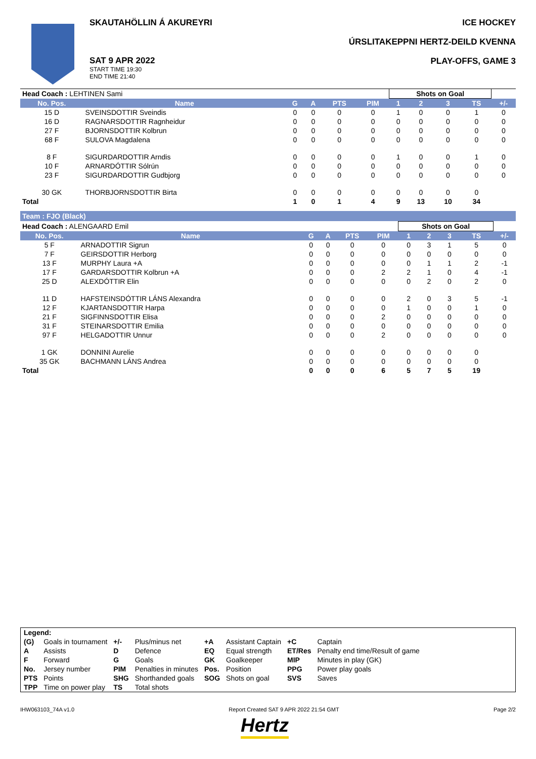SKAUTAHÖLLIN Á AKUREYRI
SAT 9 APR 2022
START TIME 19:30
END TIME 21:40
ICE HOCKEY
ÚRSLITAKEPPNI HERTZ-DEILD KVENNA
PLAY-OFFS, GAME 3
| Head Coach : LEHTINEN Sami | | | | | | Shots on Goal | | | | |
| No. Pos. | Name | G | A | PTS | PIM | 1 | 2 | 3 | TS | +/- |
| 15 D | SVEINSDOTTIR Sveindis | 0 | 0 | 0 | 0 | 1 | 0 | 0 | 1 | 0 |
| 16 D | RAGNARSDOTTIR Ragnheidur | 0 | 0 | 0 | 0 | 0 | 0 | 0 | 0 | 0 |
| 27 F | BJORNSDOTTIR Kolbrun | 0 | 0 | 0 | 0 | 0 | 0 | 0 | 0 | 0 |
| 68 F | SULOVA Magdalena | 0 | 0 | 0 | 0 | 0 | 0 | 0 | 0 | 0 |
| 8 F | SIGURDARDOTTIR Arndis | 0 | 0 | 0 | 0 | 1 | 0 | 0 | 1 | 0 |
| 10 F | ARNARDÓTTIR Sólrún | 0 | 0 | 0 | 0 | 0 | 0 | 0 | 0 | 0 |
| 23 F | SIGURDARDOTTIR Gudbjorg | 0 | 0 | 0 | 0 | 0 | 0 | 0 | 0 | 0 |
| 30 GK | THORBJORNSDOTTIR Birta | 0 | 0 | 0 | 0 | 0 | 0 | 0 | 0 | |
| Total | | 1 | 0 | 1 | 4 | 9 | 13 | 10 | 34 | |
Team : FJO (Black)
| Head Coach : ALENGAARD Emil | | | | | | Shots on Goal | | | | |
| No. Pos. | Name | G | A | PTS | PIM | 1 | 2 | 3 | TS | +/- |
| 5 F | ARNADOTTIR Sigrun | 0 | 0 | 0 | 0 | 0 | 3 | 1 | 5 | 0 |
| 7 F | GEIRSDOTTIR Herborg | 0 | 0 | 0 | 0 | 0 | 0 | 0 | 0 | 0 |
| 13 F | MURPHY Laura +A | 0 | 0 | 0 | 0 | 0 | 1 | 1 | 2 | -1 |
| 17 F | GARDARSDOTTIR Kolbrun +A | 0 | 0 | 0 | 2 | 2 | 1 | 0 | 4 | -1 |
| 25 D | ALEXDÓTTIR Elin | 0 | 0 | 0 | 0 | 0 | 2 | 0 | 2 | 0 |
| 11 D | HAFSTEINSDÓTTIR LÁNS Alexandra | 0 | 0 | 0 | 0 | 2 | 0 | 3 | 5 | -1 |
| 12 F | KJARTANSDOTTIR Harpa | 0 | 0 | 0 | 0 | 1 | 0 | 0 | 1 | 0 |
| 21 F | SIGFINNSDOTTIR Elisa | 0 | 0 | 0 | 2 | 0 | 0 | 0 | 0 | 0 |
| 31 F | STEINARSDOTTIR Emilia | 0 | 0 | 0 | 0 | 0 | 0 | 0 | 0 | 0 |
| 97 F | HELGADOTTIR Unnur | 0 | 0 | 0 | 2 | 0 | 0 | 0 | 0 | 0 |
| 1 GK | DONNINI Aurelie | 0 | 0 | 0 | 0 | 0 | 0 | 0 | 0 | |
| 35 GK | BACHMANN LÁNS Andrea | 0 | 0 | 0 | 0 | 0 | 0 | 0 | 0 | |
| Total | | 0 | 0 | 0 | 6 | 5 | 7 | 5 | 19 | |
| Legend: | | | | | | | |
| (G) | Goals in tournament | +/- | Plus/minus net | +A | Assistant Captain | +C | Captain |
| A | Assists | D | Defence | EQ | Equal strength | ET/Res | Penalty end time/Result of game |
| F | Forward | G | Goals | GK | Goalkeeper | MIP | Minutes in play (GK) |
| No. | Jersey number | PIM | Penalties in minutes | Pos. | Position | PPG | Power play goals |
| PTS | Points | SHG | Shorthanded goals | SOG | Shots on goal | SVS | Saves |
| TPP | Time on power play | TS | Total shots | | | | |
IHW063103_74A v1.0 Report Created SAT 9 APR 2022 21:54 GMT Page 2/2
Hertz